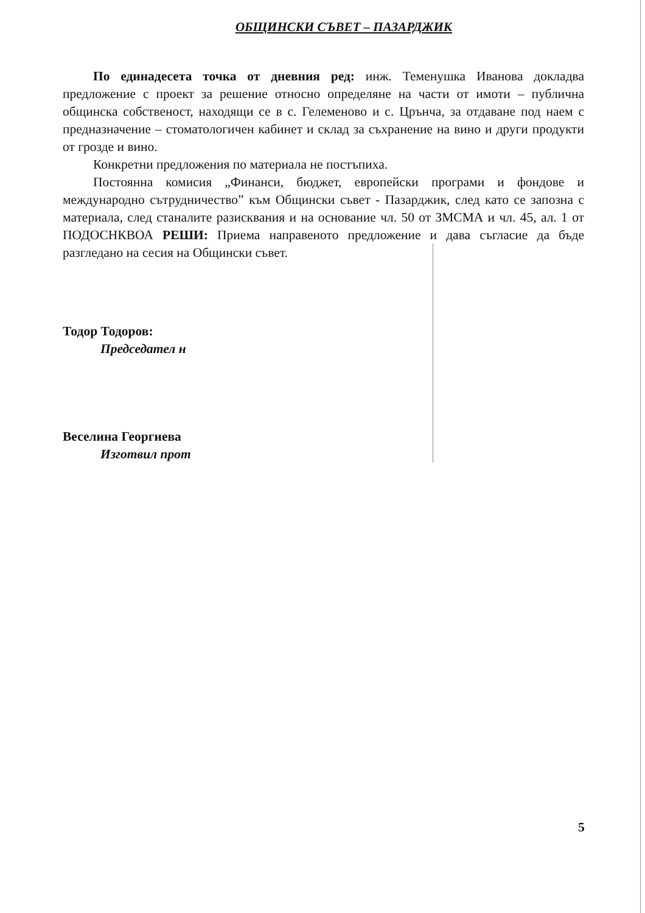ОБЩИНСКИ СЪВЕТ – ПАЗАРДЖИК
По единадесета точка от дневния ред: инж. Теменушка Иванова докладва предложение с проект за решение относно определяне на части от имоти – публична общинска собственост, находящи се в с. Гелеменово и с. Црънча, за отдаване под наем с предназначение – стоматологичен кабинет и склад за съхранение на вино и други продукти от грозде и вино.
Конкретни предложения по материала не постъпиха.
Постоянна комисия „Финанси, бюджет, европейски програми и фондове и международно сътрудничество” към Общински съвет - Пазарджик, след като се запозна с материала, след станалите разисквания и на основание чл. 50 от ЗМСМА и чл. 45, ал. 1 от ПОДОСНКВОА РЕШИ: Приема направеното предложение и дава съгласие да бъде разгледано на сесия на Общински съвет.
Тодор Тодоров:
Председател н
Веселина Георгиева
Изготвил прот
5